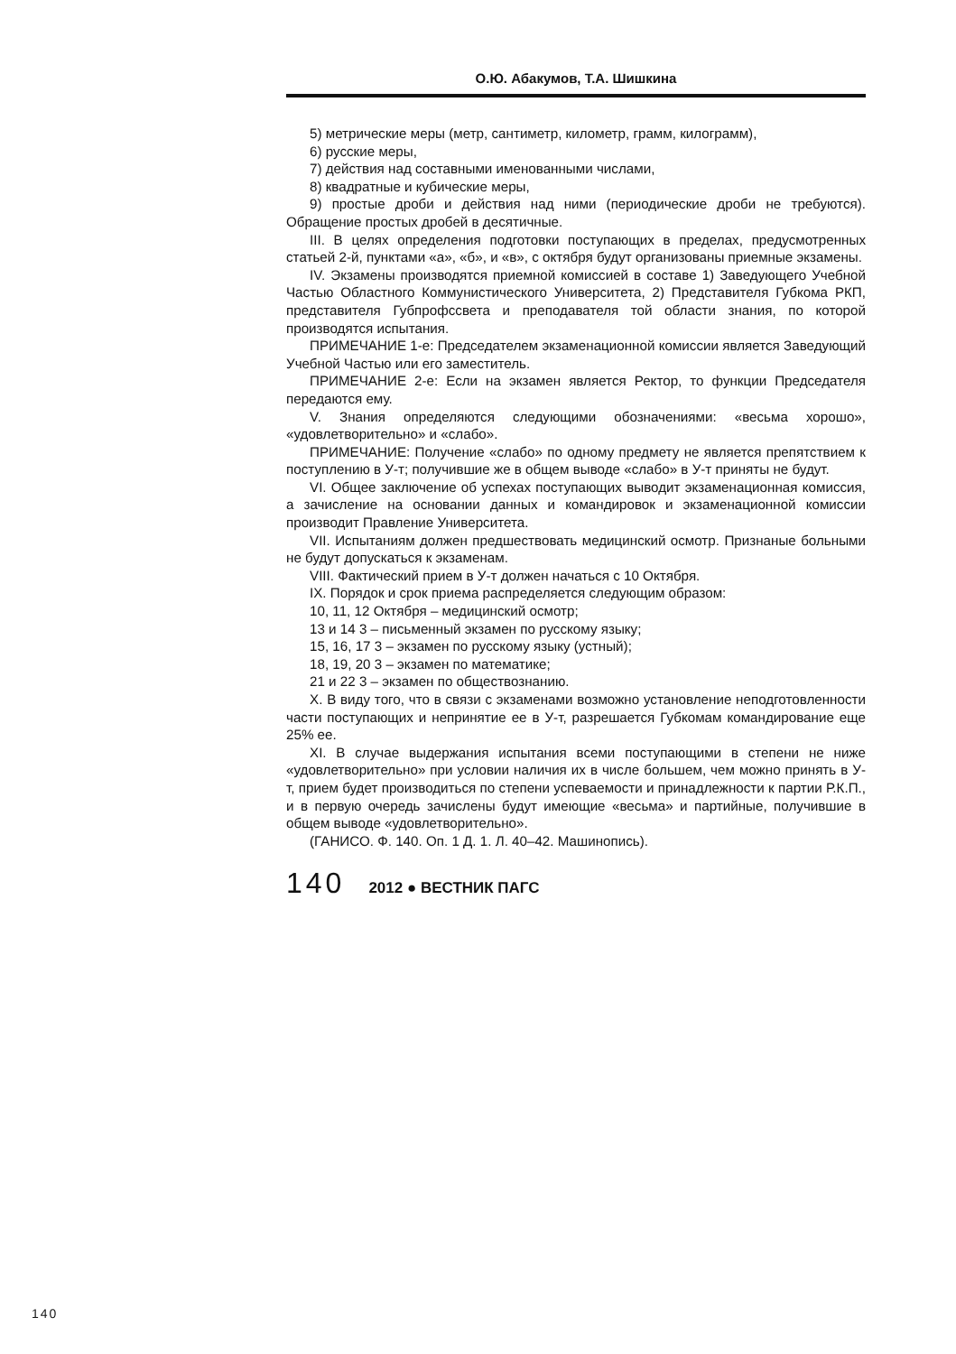О.Ю. Абакумов, Т.А. Шишкина
5) метрические меры (метр, сантиметр, километр, грамм, килограмм),
6) русские меры,
7) действия над составными именованными числами,
8) квадратные и кубические меры,
9) простые дроби и действия над ними (периодические дроби не требуются). Обращение простых дробей в десятичные.
III. В целях определения подготовки поступающих в пределах, предусмотренных статьей 2-й, пунктами «а», «б», и «в», с октября будут организованы приемные экзамены.
IV. Экзамены производятся приемной комиссией в составе 1) Заведующего Учебной Частью Областного Коммунистического Университета, 2) Представителя Губкома РКП, представителя Губпрофссвета и преподавателя той области знания, по которой производятся испытания.
ПРИМЕЧАНИЕ 1-е: Председателем экзаменационной комиссии является Заведующий Учебной Частью или его заместитель.
ПРИМЕЧАНИЕ 2-е: Если на экзамен является Ректор, то функции Председателя передаются ему.
V. Знания определяются следующими обозначениями: «весьма хорошо», «удовлетворительно» и «слабо».
ПРИМЕЧАНИЕ: Получение «слабо» по одному предмету не является препятствием к поступлению в У-т; получившие же в общем выводе «слабо» в У-т приняты не будут.
VI. Общее заключение об успехах поступающих выводит экзаменационная комиссия, а зачисление на основании данных и командировок и экзаменационной комиссии производит Правление Университета.
VII. Испытаниям должен предшествовать медицинский осмотр. Признаные больными не будут допускаться к экзаменам.
VIII. Фактический прием в У-т должен начаться с 10 Октября.
IX. Порядок и срок приема распределяется следующим образом:
10, 11, 12 Октября – медицинский осмотр;
13 и 14 3 – письменный экзамен по русскому языку;
15, 16, 17 3 – экзамен по русскому языку (устный);
18, 19, 20 3 – экзамен по математике;
21 и 22 3 – экзамен по обществознанию.
X. В виду того, что в связи с экзаменами возможно установление неподготовленности части поступающих и непринятие ее в У-т, разрешается Губкомам командирование еще 25% ее.
XI. В случае выдержания испытания всеми поступающими в степени не ниже «удовлетворительно» при условии наличия их в числе большем, чем можно принять в У-т, прием будет производиться по степени успеваемости и принадлежности к партии Р.К.П., и в первую очередь зачислены будут имеющие «весьма» и партийные, получившие в общем выводе «удовлетворительно».
(ГАНИСО. Ф. 140. Оп. 1 Д. 1. Л. 40–42. Машинопись).
140 2012 ● ВЕСТНИК ПАГС
140